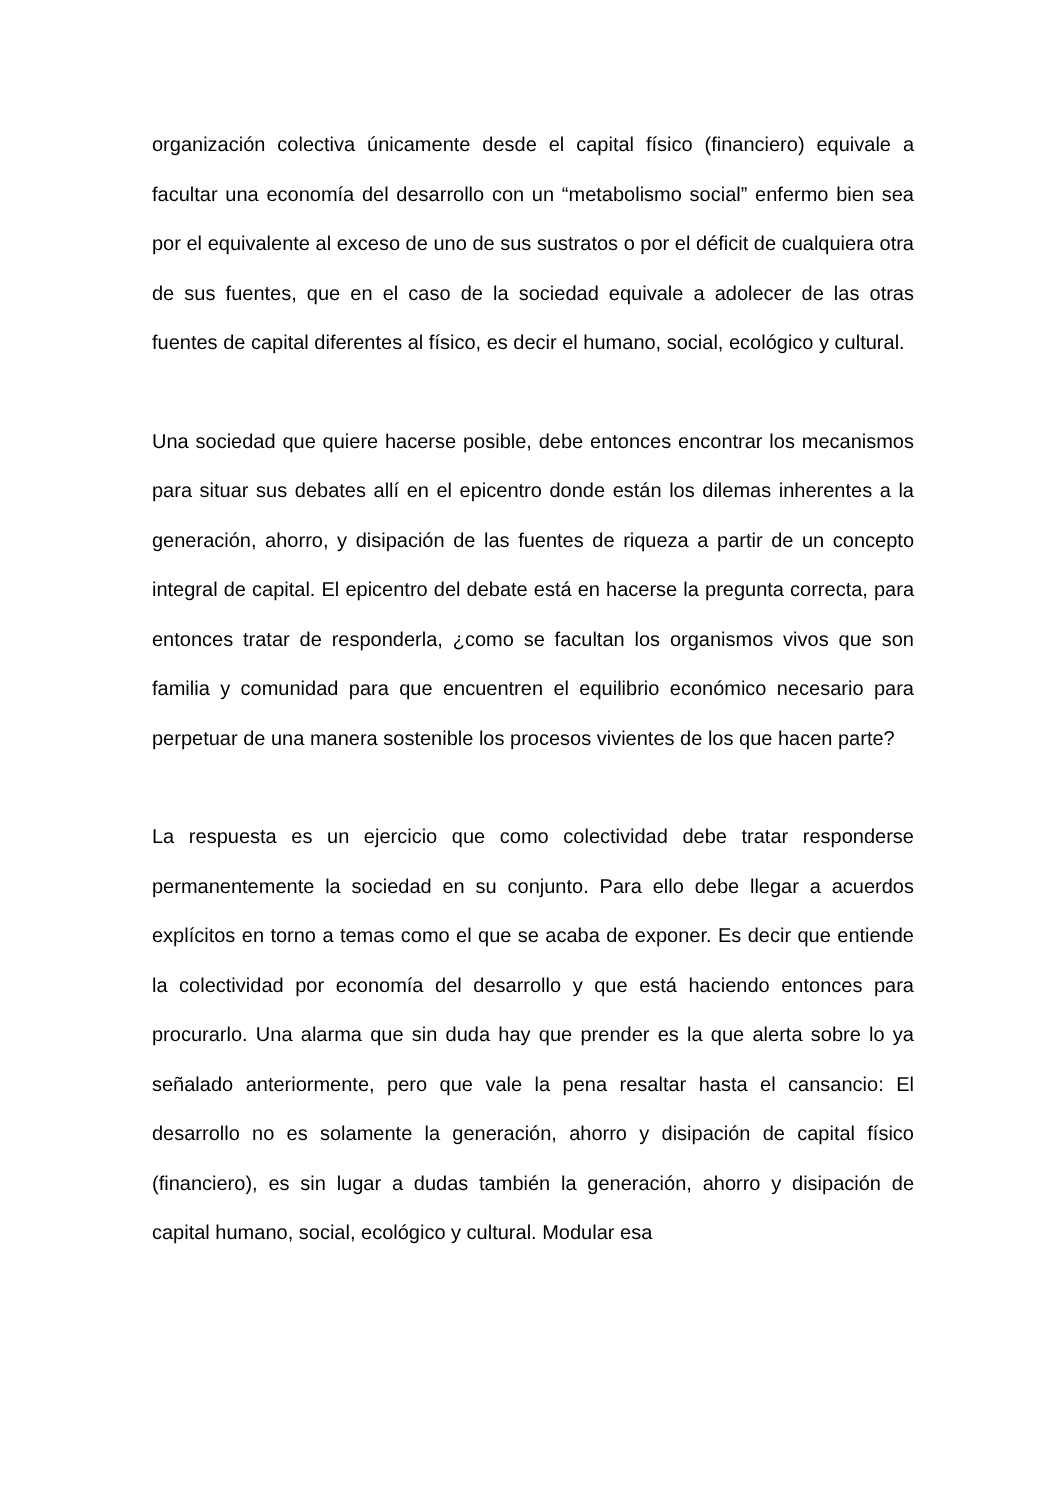organización colectiva únicamente desde el capital físico (financiero) equivale a facultar una economía del desarrollo con un “metabolismo social” enfermo bien sea por el equivalente al exceso de uno de sus sustratos o por el déficit de cualquiera otra de sus fuentes, que en el caso de la sociedad equivale a adolecer de las otras fuentes de capital diferentes al físico, es decir el humano, social, ecológico y cultural.
Una sociedad que quiere hacerse posible, debe entonces encontrar los mecanismos para situar sus debates allí en el epicentro donde están los dilemas inherentes a la generación, ahorro, y disipación de las fuentes de riqueza a partir de un concepto integral de capital. El epicentro del debate está en hacerse la pregunta correcta, para entonces tratar de responderla, ¿como se facultan los organismos vivos que son familia y comunidad para que encuentren el equilibrio económico necesario para perpetuar de una manera sostenible los procesos vivientes de los que hacen parte?
La respuesta es un ejercicio que como colectividad debe tratar responderse permanentemente la sociedad en su conjunto. Para ello debe llegar a acuerdos explícitos en torno a temas como el que se acaba de exponer. Es decir que entiende la colectividad por economía del desarrollo y que está haciendo entonces para procurarlo. Una alarma que sin duda hay que prender es la que alerta sobre lo ya señalado anteriormente, pero que vale la pena resaltar hasta el cansancio: El desarrollo no es solamente la generación, ahorro y disipación de capital físico (financiero), es sin lugar a dudas también la generación, ahorro y disipación de capital humano, social, ecológico y cultural. Modular esa